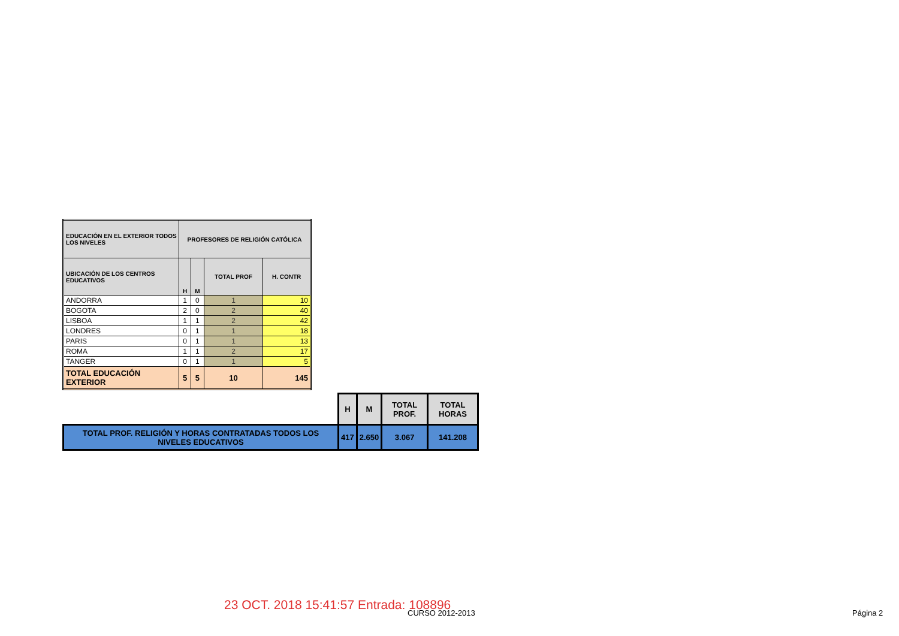| EDUCACIÓN EN EL EXTERIOR TODOS LOS NIVELES | PROFESORES DE RELIGIÓN CATÓLICA | | | |
| --- | --- | --- | --- | --- |
| UBICACIÓN DE LOS CENTROS EDUCATIVOS | H | M | TOTAL PROF | H. CONTR |
| ANDORRA | 1 | 0 | 1 | 10 |
| BOGOTA | 2 | 0 | 2 | 40 |
| LISBOA | 1 | 1 | 2 | 42 |
| LONDRES | 0 | 1 | 1 | 18 |
| PARIS | 0 | 1 | 1 | 13 |
| ROMA | 1 | 1 | 2 | 17 |
| TANGER | 0 | 1 | 1 | 5 |
| TOTAL EDUCACIÓN EXTERIOR | 5 | 5 | 10 | 145 |
| | H | M | TOTAL PROF. | TOTAL HORAS |
| TOTAL PROF. RELIGIÓN Y HORAS CONTRATADAS TODOS LOS NIVELES EDUCATIVOS | 417 | 2.650 | 3.067 | 141.208 |
23 OCT. 2018 15:41:57 Entrada: 108896
CURSO 2012-2013 Página 2